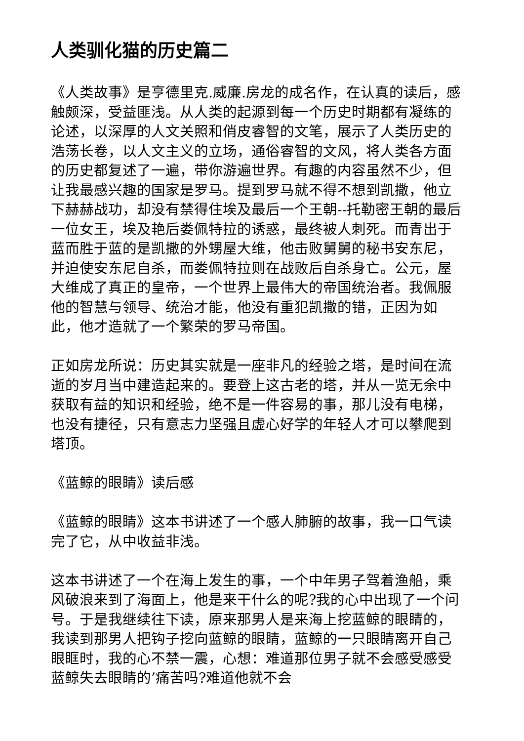人类驯化猫的历史篇二
《人类故事》是亨德里克.威廉.房龙的成名作，在认真的读后，感触颇深，受益匪浅。从人类的起源到每一个历史时期都有凝练的论述，以深厚的人文关照和俏皮睿智的文笔，展示了人类历史的浩荡长卷，以人文主义的立场，通俗睿智的文风，将人类各方面的历史都复述了一遍，带你游遍世界。有趣的内容虽然不少，但让我最感兴趣的国家是罗马。提到罗马就不得不想到凯撒，他立下赫赫战功，却没有禁得住埃及最后一个王朝--托勒密王朝的最后一位女王，埃及艳后娄佩特拉的诱惑，最终被人刺死。而青出于蓝而胜于蓝的是凯撒的外甥屋大维，他击败舅舅的秘书安东尼，并迫使安东尼自杀，而娄佩特拉则在战败后自杀身亡。公元，屋大维成了真正的皇帝，一个世界上最伟大的帝国统治者。我佩服他的智慧与领导、统治才能，他没有重犯凯撒的错，正因为如此，他才造就了一个繁荣的罗马帝国。
正如房龙所说：历史其实就是一座非凡的经验之塔，是时间在流逝的岁月当中建造起来的。要登上这古老的塔，并从一览无余中获取有益的知识和经验，绝不是一件容易的事，那儿没有电梯，也没有捷径，只有意志力坚强且虚心好学的年轻人才可以攀爬到塔顶。
《蓝鲸的眼睛》读后感
《蓝鲸的眼睛》这本书讲述了一个感人肺腑的故事，我一口气读完了它，从中收益非浅。
这本书讲述了一个在海上发生的事，一个中年男子驾着渔船，乘风破浪来到了海面上，他是来干什么的呢?我的心中出现了一个问号。于是我继续往下读，原来那男人是来海上挖蓝鲸的眼睛的，我读到那男人把钩子挖向蓝鲸的眼睛，蓝鲸的一只眼睛离开自己眼眶时，我的心不禁一震，心想：难道那位男子就不会感受感受蓝鲸失去眼睛的’痛苦吗?难道他就不会